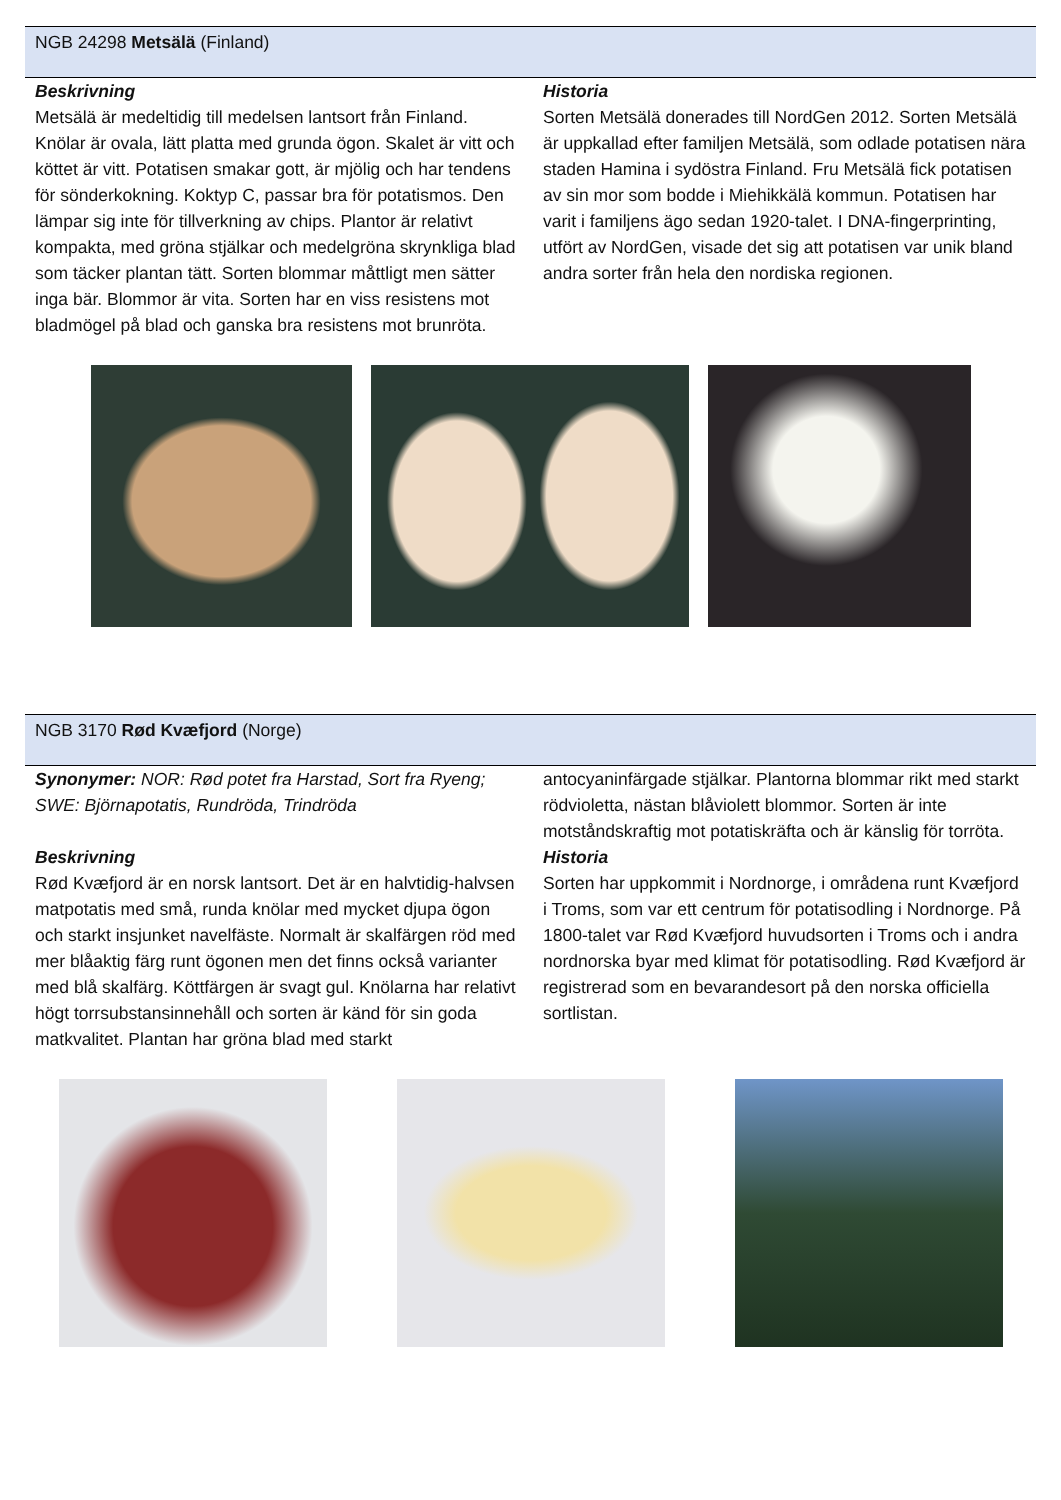NGB 24298 Metsälä (Finland)
Beskrivning
Metsälä är medeltidig till medelsen lantsort från Finland. Knölar är ovala, lätt platta med grunda ögon. Skalet är vitt och köttet är vitt. Potatisen smakar gott, är mjölig och har tendens för sönderkokning. Koktyp C, passar bra för potatismos. Den lämpar sig inte för tillverkning av chips. Plantor är relativt kompakta, med gröna stjälkar och medelgröna skrynkliga blad som täcker plantan tätt. Sorten blommar måttligt men sätter inga bär. Blommor är vita. Sorten har en viss resistens mot bladmögel på blad och ganska bra resistens mot brunröta.
Historia
Sorten Metsälä donerades till NordGen 2012. Sorten Metsälä är uppkallad efter familjen Metsälä, som odlade potatisen nära staden Hamina i sydöstra Finland. Fru Metsälä fick potatisen av sin mor som bodde i Miehikkälä kommun. Potatisen har varit i familjens ägo sedan 1920-talet. I DNA-fingerprinting, utfört av NordGen, visade det sig att potatisen var unik bland andra sorter från hela den nordiska regionen.
NGB 3170 Rød Kvæfjord (Norge)
Synonymer: NOR: Rød potet fra Harstad, Sort fra Ryeng; SWE: Björnapotatis, Rundröda, Trindröda
Beskrivning
Rød Kvæfjord är en norsk lantsort. Det är en halvtidig-halvsen matpotatis med små, runda knölar med mycket djupa ögon och starkt insjunket navelfäste. Normalt är skalfärgen röd med mer blåaktig färg runt ögonen men det finns också varianter med blå skalfärg. Köttfärgen är svagt gul. Knölarna har relativt högt torrsubstansinnehåll och sorten är känd för sin goda matkvalitet. Plantan har gröna blad med starkt
antocyaninfärgade stjälkar. Plantorna blommar rikt med starkt rödvioletta, nästan blåviolett blommor. Sorten är inte motståndskraftig mot potatiskräfta och är känslig för torröta.
Historia
Sorten har uppkommit i Nordnorge, i områdena runt Kvæfjord i Troms, som var ett centrum för potatisodling i Nordnorge. På 1800-talet var Rød Kvæfjord huvudsorten i Troms och i andra nordnorska byar med klimat för potatisodling. Rød Kvæfjord är registrerad som en bevarandesort på den norska officiella sortlistan.